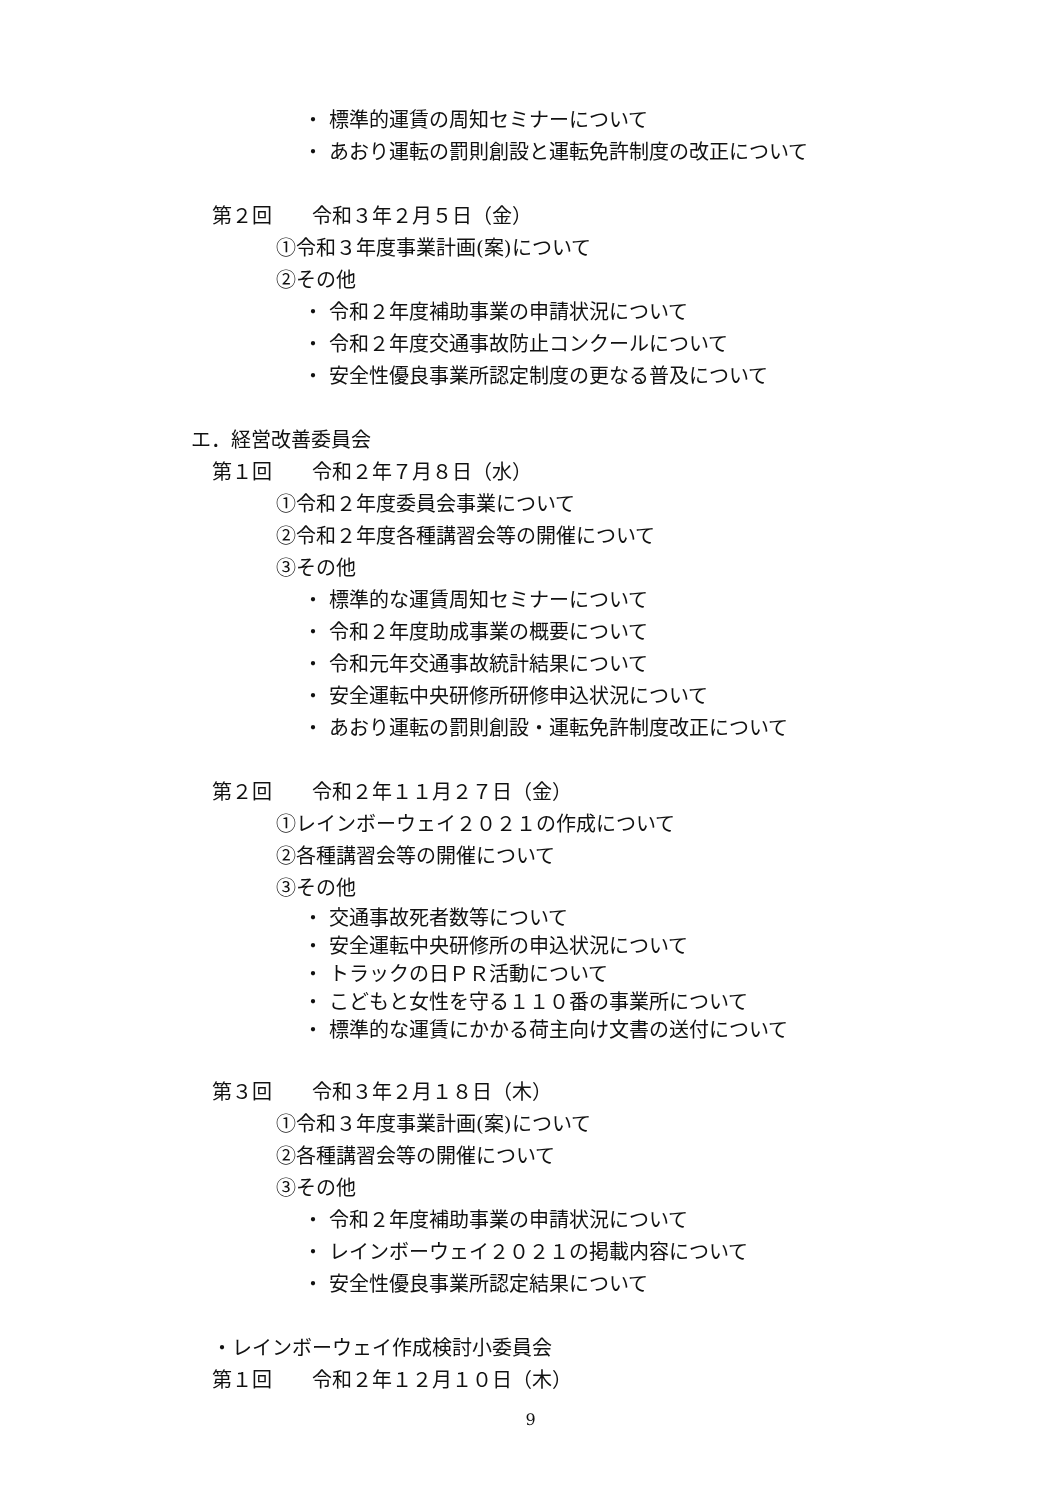・ 標準的運賃の周知セミナーについて
・ あおり運転の罰則創設と運転免許制度の改正について
第２回　　令和３年２月５日（金）
①令和３年度事業計画(案)について
②その他
・ 令和２年度補助事業の申請状況について
・ 令和２年度交通事故防止コンクールについて
・ 安全性優良事業所認定制度の更なる普及について
エ．経営改善委員会
第１回　　令和２年７月８日（水）
①令和２年度委員会事業について
②令和２年度各種講習会等の開催について
③その他
・ 標準的な運賃周知セミナーについて
・ 令和２年度助成事業の概要について
・ 令和元年交通事故統計結果について
・ 安全運転中央研修所研修申込状況について
・ あおり運転の罰則創設・運転免許制度改正について
第２回　　令和２年１１月２７日（金）
①レインボーウェイ２０２１の作成について
②各種講習会等の開催について
③その他
・ 交通事故死者数等について
・ 安全運転中央研修所の申込状況について
・ トラックの日ＰＲ活動について
・ こどもと女性を守る１１０番の事業所について
・ 標準的な運賃にかかる荷主向け文書の送付について
第３回　　令和３年２月１８日（木）
①令和３年度事業計画(案)について
②各種講習会等の開催について
③その他
・ 令和２年度補助事業の申請状況について
・ レインボーウェイ２０２１の掲載内容について
・ 安全性優良事業所認定結果について
・レインボーウェイ作成検討小委員会
第１回　　令和２年１２月１０日（木）
9